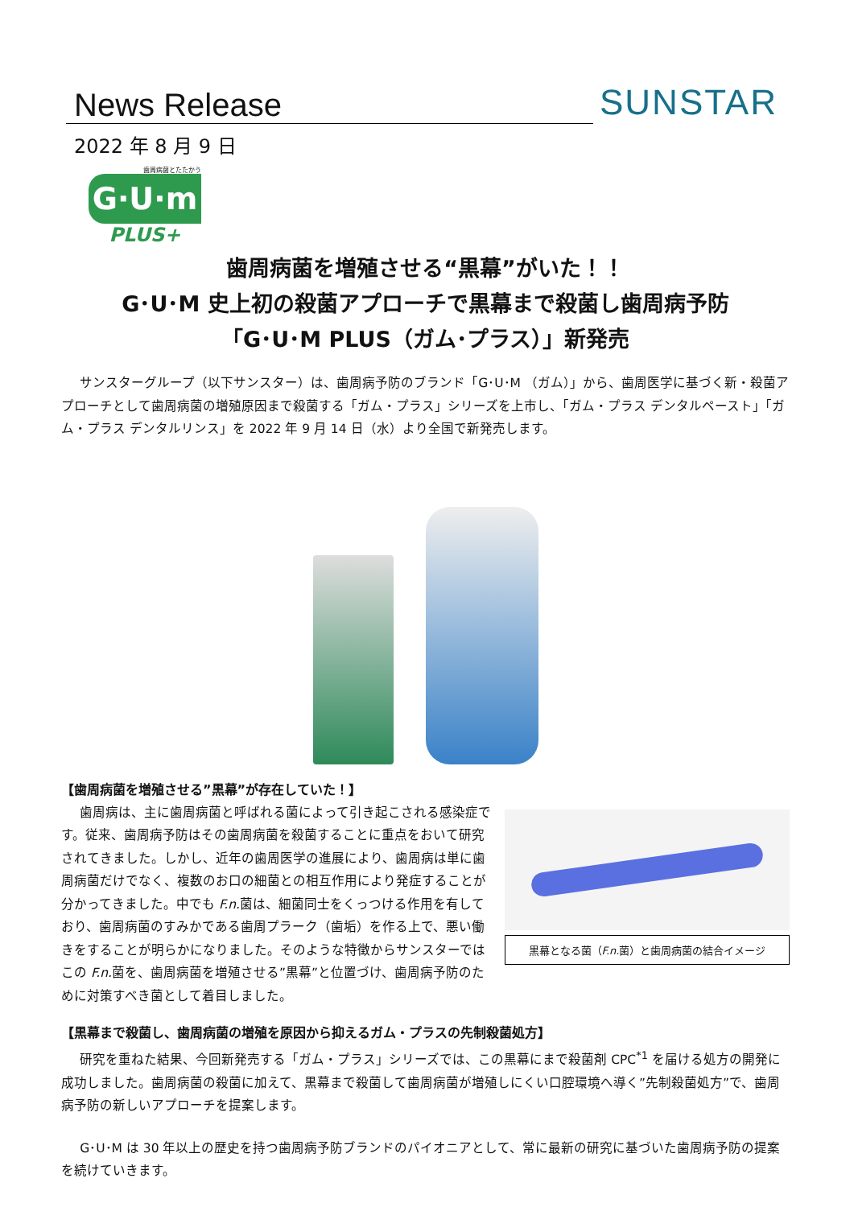News Release SUNSTAR
2022 年 8 月 9 日
歯周病菌とたたかう
G·U·m
PLUS+
歯周病菌を増殖させる“黒幕”がいた！！
G･U･M 史上初の殺菌アプローチで黒幕まで殺菌し歯周病予防
「G･U･M PLUS（ガム･プラス）」新発売
サンスターグループ（以下サンスター）は、歯周病予防のブランド「G･U･M （ガム）」から、歯周医学に基づく新・殺菌アプローチとして歯周病菌の増殖原因まで殺菌する「ガム・プラス」シリーズを上市し、「ガム・プラス デンタルペースト」「ガム・プラス デンタルリンス」を 2022 年 9 月 14 日（水）より全国で新発売します。
【歯周病菌を増殖させる”黒幕”が存在していた！】
黒幕となる菌（F.n. 菌）と歯周病菌の結合イメージ
歯周病は、主に歯周病菌と呼ばれる菌によって引き起こされる感染症です。従来、歯周病予防はその歯周病菌を殺菌することに重点をおいて研究されてきました。しかし、近年の歯周医学の進展により、歯周病は単に歯周病菌だけでなく、複数のお口の細菌との相互作用により発症することが分かってきました。中でも F.n. 菌は、細菌同士をくっつける作用を有しており、歯周病菌のすみかである歯周プラーク（歯垢）を作る上で、悪い働きをすることが明らかになりました。そのような特徴からサンスターではこの F.n. 菌を、歯周病菌を増殖させる”黒幕”と位置づけ、歯周病予防のために対策すべき菌として着目しました。
【黒幕まで殺菌し、歯周病菌の増殖を原因から抑えるガム・プラスの先制殺菌処方】
研究を重ねた結果、今回新発売する「ガム・プラス」シリーズでは、この黒幕にまで殺菌剤 CPC<sup>*1</sup> を届ける処方の開発に成功しました。歯周病菌の殺菌に加えて、黒幕まで殺菌して歯周病菌が増殖しにくい口腔環境へ導く”先制殺菌処方”で、歯周病予防の新しいアプローチを提案します。
G･U･M は 30 年以上の歴史を持つ歯周病予防ブランドのパイオニアとして、常に最新の研究に基づいた歯周病予防の提案を続けていきます。